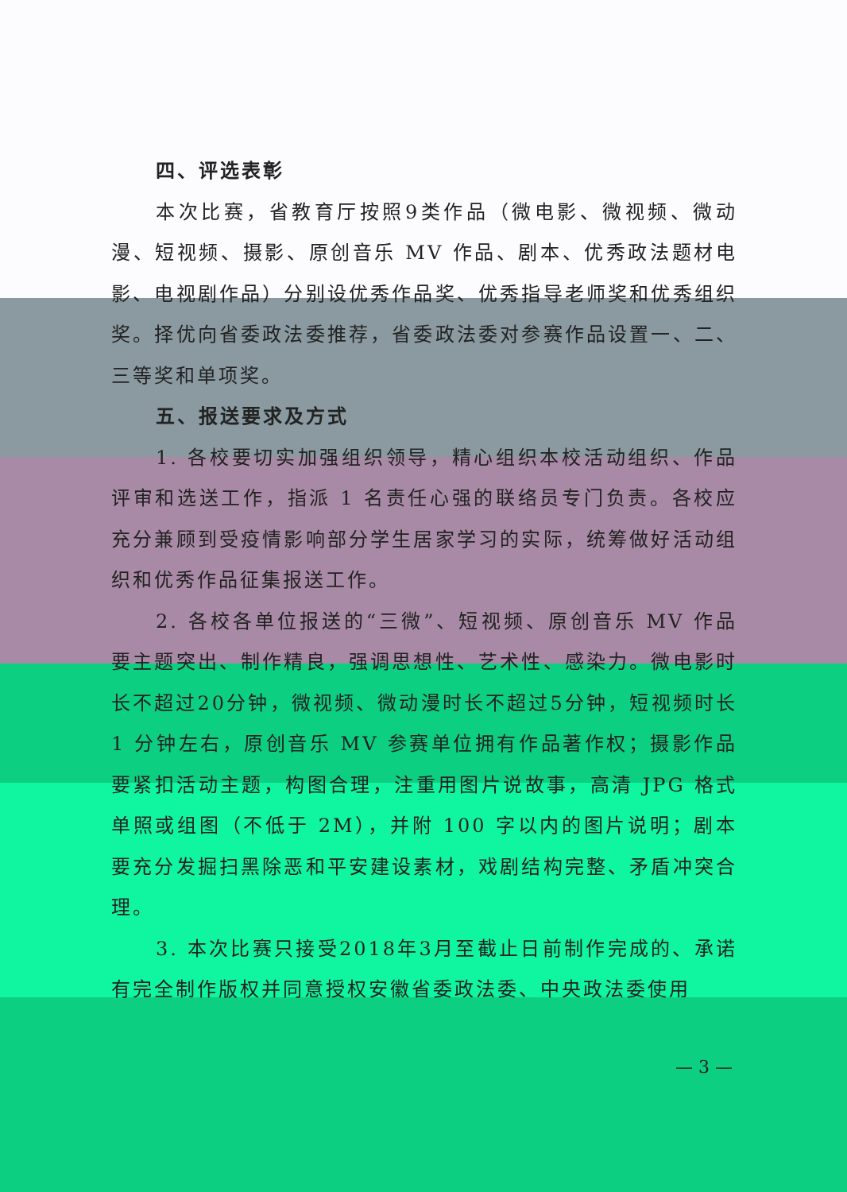四、评选表彰
本次比赛，省教育厅按照9类作品（微电影、微视频、微动漫、短视频、摄影、原创音乐 MV 作品、剧本、优秀政法题材电影、电视剧作品）分别设优秀作品奖、优秀指导老师奖和优秀组织奖。择优向省委政法委推荐，省委政法委对参赛作品设置一、二、三等奖和单项奖。
五、报送要求及方式
1. 各校要切实加强组织领导，精心组织本校活动组织、作品评审和选送工作，指派 1 名责任心强的联络员专门负责。各校应充分兼顾到受疫情影响部分学生居家学习的实际，统筹做好活动组织和优秀作品征集报送工作。
2. 各校各单位报送的“三微”、短视频、原创音乐 MV 作品要主题突出、制作精良，强调思想性、艺术性、感染力。微电影时长不超过20分钟，微视频、微动漫时长不超过5分钟，短视频时长 1 分钟左右，原创音乐 MV 参赛单位拥有作品著作权；摄影作品要紧扣活动主题，构图合理，注重用图片说故事，高清 JPG 格式单照或组图（不低于 2M），并附 100 字以内的图片说明；剧本要充分发掘扫黑除恶和平安建设素材，戏剧结构完整、矛盾冲突合理。
3. 本次比赛只接受2018年3月至截止日前制作完成的、承诺有完全制作版权并同意授权安徽省委政法委、中央政法委使用
— 3 —